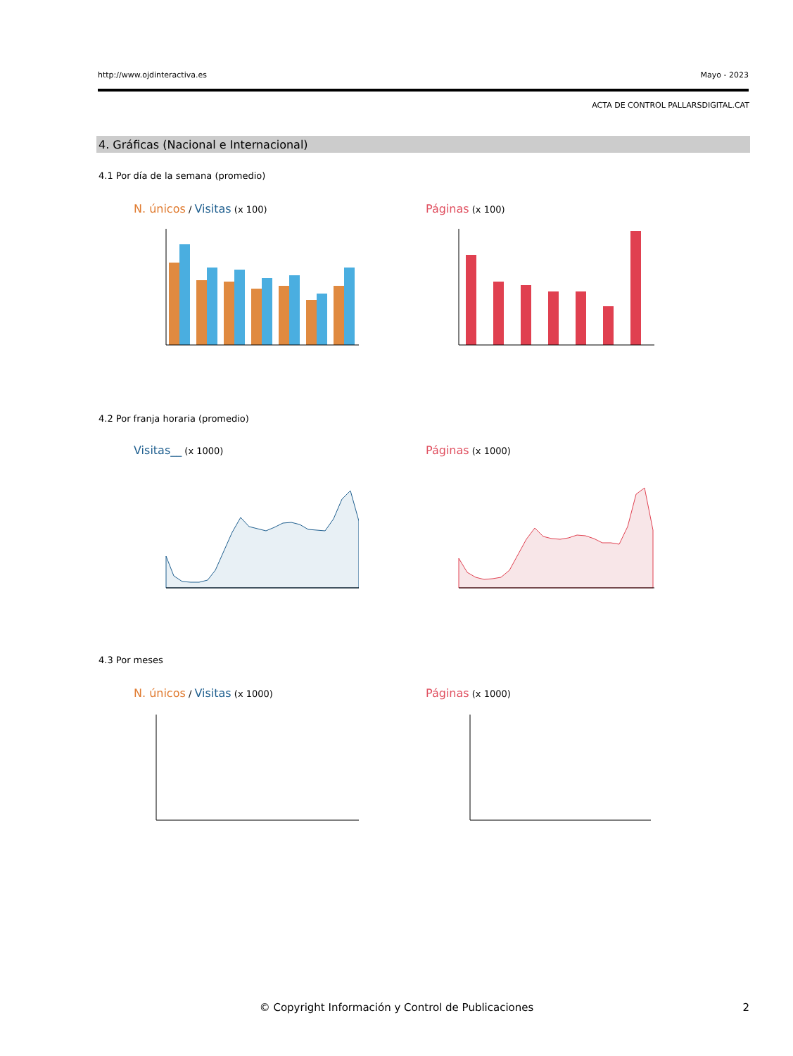http://www.ojdinteractiva.es Mayo - 2023
ACTA DE CONTROL PALLARSDIGITAL.CAT
4. Gráficas (Nacional e Internacional)
4.1 Por día de la semana (promedio)
N. únicos / Visitas (x 100) Páginas (x 100)
4.2 Por franja horaria (promedio)
Visitas__ (x 1000) Páginas (x 1000)
4.3 Por meses
N. únicos / Visitas (x 1000) Páginas (x 1000)
© Copyright Información y Control de Publicaciones 2